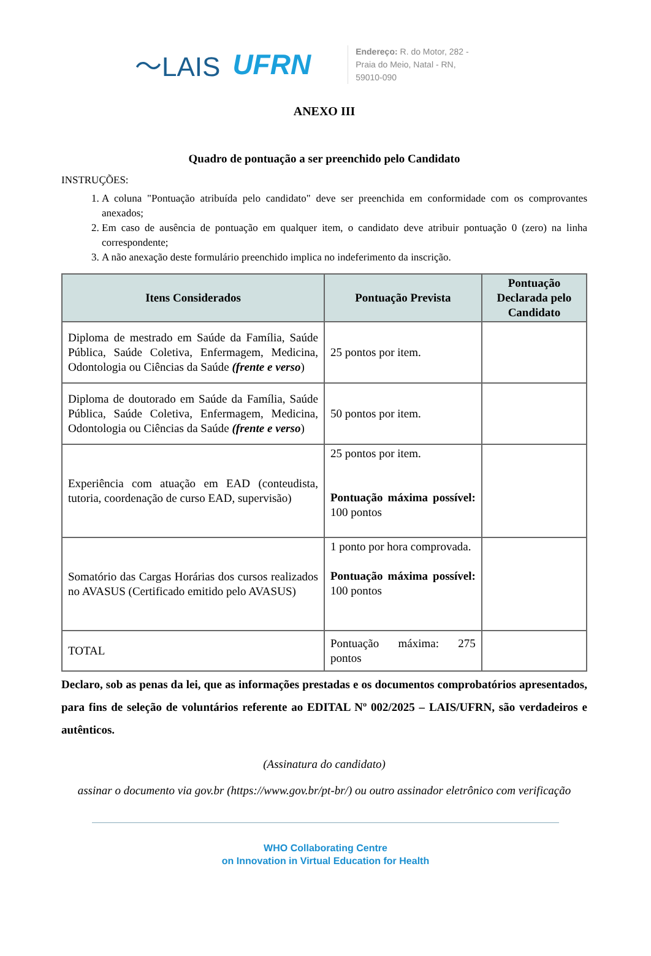〜LAIS UFRN
Endereço: R. do Motor, 282 -
Praia do Meio, Natal - RN,
59010-090
ANEXO III
Quadro de pontuação a ser preenchido pelo Candidato
INSTRUÇÕES:
1. A coluna "Pontuação atribuída pelo candidato" deve ser preenchida em conformidade com os comprovantes anexados;
2. Em caso de ausência de pontuação em qualquer item, o candidato deve atribuir pontuação 0 (zero) na linha correspondente;
3. A não anexação deste formulário preenchido implica no indeferimento da inscrição.
| Itens Considerados | Pontuação Prevista | Pontuação Declarada pelo Candidato |
| --- | --- | --- |
| Diploma de mestrado em Saúde da Família, Saúde Pública, Saúde Coletiva, Enfermagem, Medicina, Odontologia ou Ciências da Saúde (frente e verso ) | 25 pontos por item. | |
| Diploma de doutorado em Saúde da Família, Saúde Pública, Saúde Coletiva, Enfermagem, Medicina, Odontologia ou Ciências da Saúde (frente e verso ) | 50 pontos por item. | |
| Experiência com atuação em EAD (conteudista, tutoria, coordenação de curso EAD, supervisão) | 25 pontos por item. Pontuação máxima possível: 100 pontos | |
| Somatório das Cargas Horárias dos cursos realizados no AVASUS (Certificado emitido pelo AVASUS) | 1 ponto por hora comprovada. Pontuação máxima possível: 100 pontos | |
| TOTAL | Pontuação máxima: 275 pontos | |
Declaro, sob as penas da lei, que as informações prestadas e os documentos comprobatórios apresentados, para fins de seleção de voluntários referente ao EDITAL Nº 002/2025 – LAIS/UFRN, são verdadeiros e autênticos.
(Assinatura do candidato)
assinar o documento via gov.br (https://www.gov.br/pt-br/) ou outro assinador eletrônico com verificação
WHO Collaborating Centre
on Innovation in Virtual Education for Health